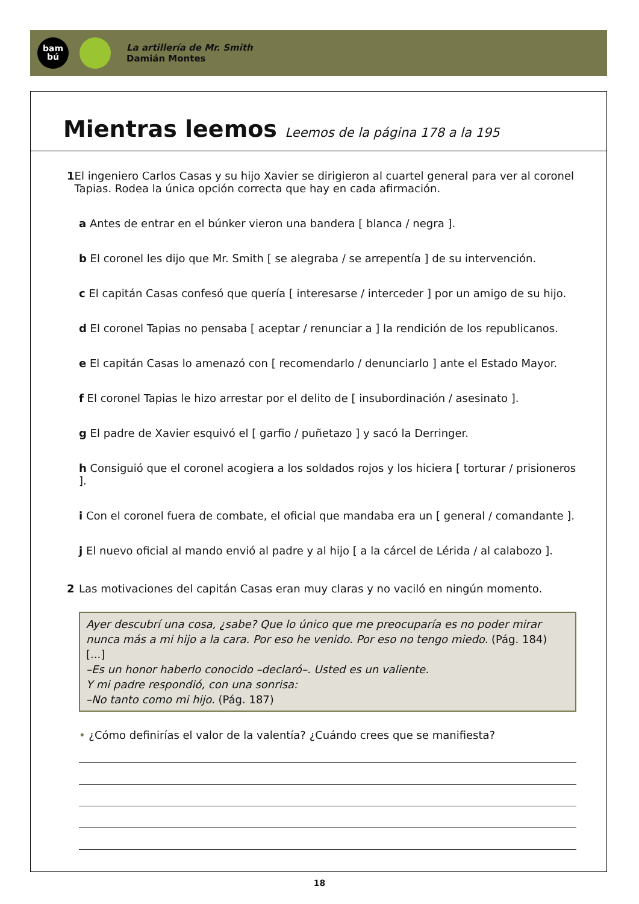bam
bú
La artillería de Mr. Smith
Damián Montes
Mientras leemos Leemos de la página 178 a la 195
1 El ingeniero Carlos Casas y su hijo Xavier se dirigieron al cuartel general para ver al coronel Tapias. Rodea la única opción correcta que hay en cada afirmación.
a Antes de entrar en el búnker vieron una bandera [ blanca / negra ].
b El coronel les dijo que Mr. Smith [ se alegraba / se arrepentía ] de su intervención.
c El capitán Casas confesó que quería [ interesarse / interceder ] por un amigo de su hijo.
d El coronel Tapias no pensaba [ aceptar / renunciar a ] la rendición de los republicanos.
e El capitán Casas lo amenazó con [ recomendarlo / denunciarlo ] ante el Estado Mayor.
f El coronel Tapias le hizo arrestar por el delito de [ insubordinación / asesinato ].
g El padre de Xavier esquivó el [ garfio / puñetazo ] y sacó la Derringer.
h Consiguió que el coronel acogiera a los soldados rojos y los hiciera [ torturar / prisioneros ].
i Con el coronel fuera de combate, el oficial que mandaba era un [ general / comandante ].
j El nuevo oficial al mando envió al padre y al hijo [ a la cárcel de Lérida / al calabozo ].
2 Las motivaciones del capitán Casas eran muy claras y no vaciló en ningún momento.
Ayer descubrí una cosa, ¿sabe? Que lo único que me preocuparía es no poder mirar nunca más a mi hijo a la cara. Por eso he venido. Por eso no tengo miedo. (Pág. 184)
[...]
–Es un honor haberlo conocido –declaró–. Usted es un valiente.
Y mi padre respondió, con una sonrisa:
–No tanto como mi hijo. (Pág. 187)
• ¿Cómo definirías el valor de la valentía? ¿Cuándo crees que se manifiesta?
18